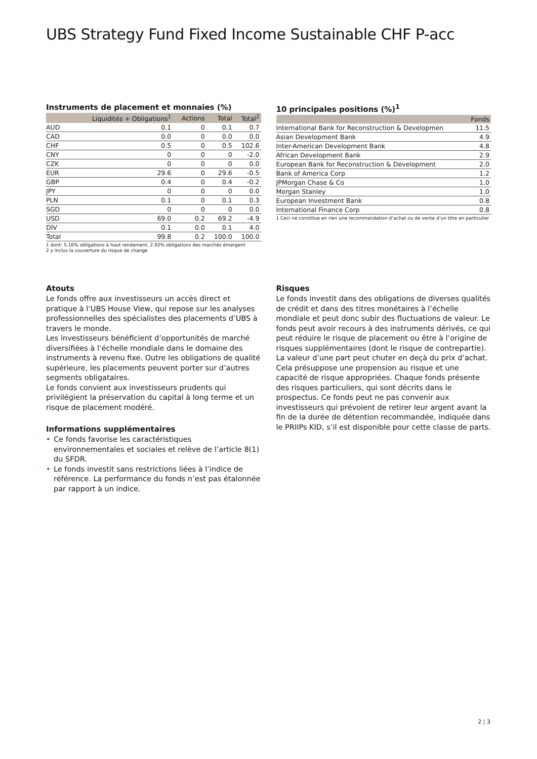UBS Strategy Fund Fixed Income Sustainable CHF P-acc
Instruments de placement et monnaies (%)
| | Liquidités + Obligations<sup>1</sup> | Actions | Total | Total<sup>2</sup> |
| --- | --- | --- | --- | --- |
| AUD | 0.1 | 0 | 0.1 | 0.7 |
| CAD | 0.0 | 0 | 0.0 | 0.0 |
| CHF | 0.5 | 0 | 0.5 | 102.6 |
| CNY | 0 | 0 | 0 | -2.0 |
| CZK | 0 | 0 | 0 | 0.0 |
| EUR | 29.6 | 0 | 29.6 | -0.5 |
| GBP | 0.4 | 0 | 0.4 | -0.2 |
| JPY | 0 | 0 | 0 | 0.0 |
| PLN | 0.1 | 0 | 0.1 | 0.3 |
| SGD | 0 | 0 | 0 | 0.0 |
| USD | 69.0 | 0.2 | 69.2 | -4.9 |
| DIV | 0.1 | 0.0 | 0.1 | 4.0 |
| Total | 99.8 | 0.2 | 100.0 | 100.0 |
1 dont: 5.16% obligations à haut rendement, 2.92% obligations des marchés émergent
2 y inclus la couverture du risque de change
10 principales positions (%)<sup>1</sup>
| | Fonds |
| --- | --- |
| International Bank for Reconstruction & Developmen | 11.5 |
| Asian Development Bank | 4.9 |
| Inter-American Development Bank | 4.8 |
| African Development Bank | 2.9 |
| European Bank for Reconstruction & Development | 2.0 |
| Bank of America Corp | 1.2 |
| JPMorgan Chase & Co | 1.0 |
| Morgan Stanley | 1.0 |
| European Investment Bank | 0.8 |
| International Finance Corp | 0.8 |
1 Ceci ne constitue en rien une recommandation d’achat ou de vente d’un titre en particulier
Atouts
Le fonds offre aux investisseurs un accès direct et pratique à l’UBS House View, qui repose sur les analyses professionnelles des spécialistes des placements d’UBS à travers le monde.
Les investisseurs bénéficient d’opportunités de marché diversifiées à l’échelle mondiale dans le domaine des instruments à revenu fixe. Outre les obligations de qualité supérieure, les placements peuvent porter sur d’autres segments obligataires.
Le fonds convient aux investisseurs prudents qui privilégient la préservation du capital à long terme et un risque de placement modéré.
Informations supplémentaires
• Ce fonds favorise les caractéristiques environnementales et sociales et relève de l’article 8(1) du SFDR.
• Le fonds investit sans restrictions liées à l’indice de référence. La performance du fonds n’est pas étalonnée par rapport à un indice.
Risques
Le fonds investit dans des obligations de diverses qualités de crédit et dans des titres monétaires à l’échelle mondiale et peut donc subir des fluctuations de valeur. Le fonds peut avoir recours à des instruments dérivés, ce qui peut réduire le risque de placement ou être à l’origine de risques supplémentaires (dont le risque de contrepartie). La valeur d’une part peut chuter en deçà du prix d’achat. Cela présuppose une propension au risque et une capacité de risque appropriées. Chaque fonds présente des risques particuliers, qui sont décrits dans le prospectus. Ce fonds peut ne pas convenir aux investisseurs qui prévoient de retirer leur argent avant la fin de la durée de détention recommandée, indiquée dans le PRIIPs KID, s’il est disponible pour cette classe de parts.
2 ¦ 3